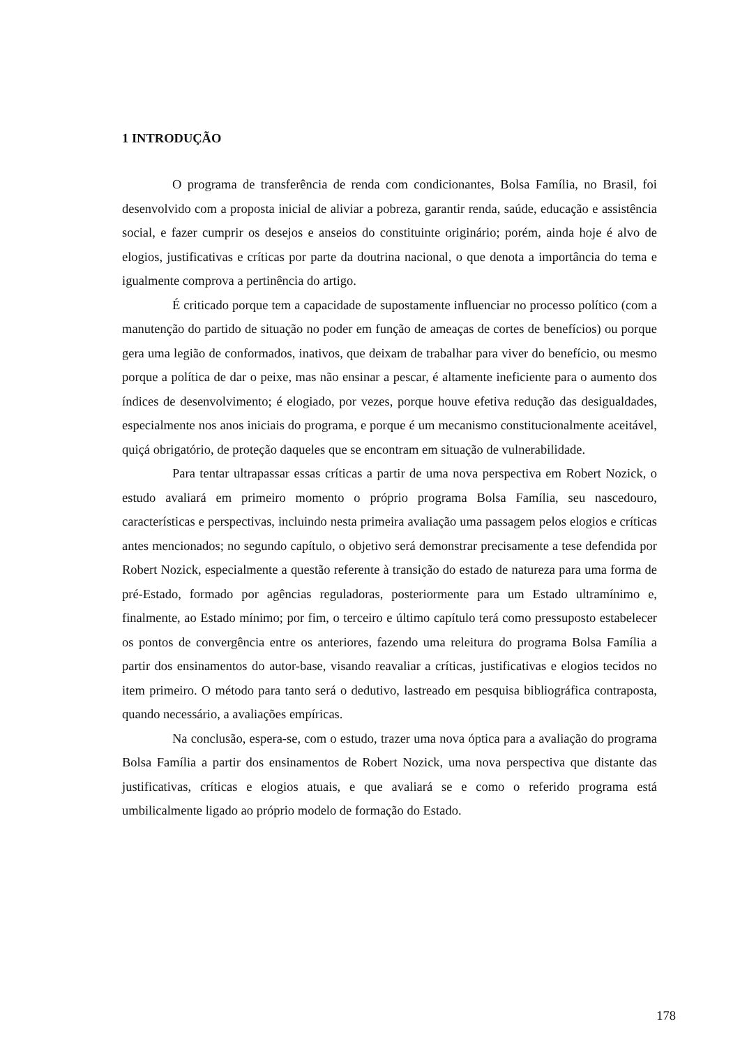1 INTRODUÇÃO
O programa de transferência de renda com condicionantes, Bolsa Família, no Brasil, foi desenvolvido com a proposta inicial de aliviar a pobreza, garantir renda, saúde, educação e assistência social, e fazer cumprir os desejos e anseios do constituinte originário; porém, ainda hoje é alvo de elogios, justificativas e críticas por parte da doutrina nacional, o que denota a importância do tema e igualmente comprova a pertinência do artigo.
É criticado porque tem a capacidade de supostamente influenciar no processo político (com a manutenção do partido de situação no poder em função de ameaças de cortes de benefícios) ou porque gera uma legião de conformados, inativos, que deixam de trabalhar para viver do benefício, ou mesmo porque a política de dar o peixe, mas não ensinar a pescar, é altamente ineficiente para o aumento dos índices de desenvolvimento; é elogiado, por vezes, porque houve efetiva redução das desigualdades, especialmente nos anos iniciais do programa, e porque é um mecanismo constitucionalmente aceitável, quiçá obrigatório, de proteção daqueles que se encontram em situação de vulnerabilidade.
Para tentar ultrapassar essas críticas a partir de uma nova perspectiva em Robert Nozick, o estudo avaliará em primeiro momento o próprio programa Bolsa Família, seu nascedouro, características e perspectivas, incluindo nesta primeira avaliação uma passagem pelos elogios e críticas antes mencionados; no segundo capítulo, o objetivo será demonstrar precisamente a tese defendida por Robert Nozick, especialmente a questão referente à transição do estado de natureza para uma forma de pré-Estado, formado por agências reguladoras, posteriormente para um Estado ultramínimo e, finalmente, ao Estado mínimo; por fim, o terceiro e último capítulo terá como pressuposto estabelecer os pontos de convergência entre os anteriores, fazendo uma releitura do programa Bolsa Família a partir dos ensinamentos do autor-base, visando reavaliar a críticas, justificativas e elogios tecidos no item primeiro. O método para tanto será o dedutivo, lastreado em pesquisa bibliográfica contraposta, quando necessário, a avaliações empíricas.
Na conclusão, espera-se, com o estudo, trazer uma nova óptica para a avaliação do programa Bolsa Família a partir dos ensinamentos de Robert Nozick, uma nova perspectiva que distante das justificativas, críticas e elogios atuais, e que avaliará se e como o referido programa está umbilicalmente ligado ao próprio modelo de formação do Estado.
178